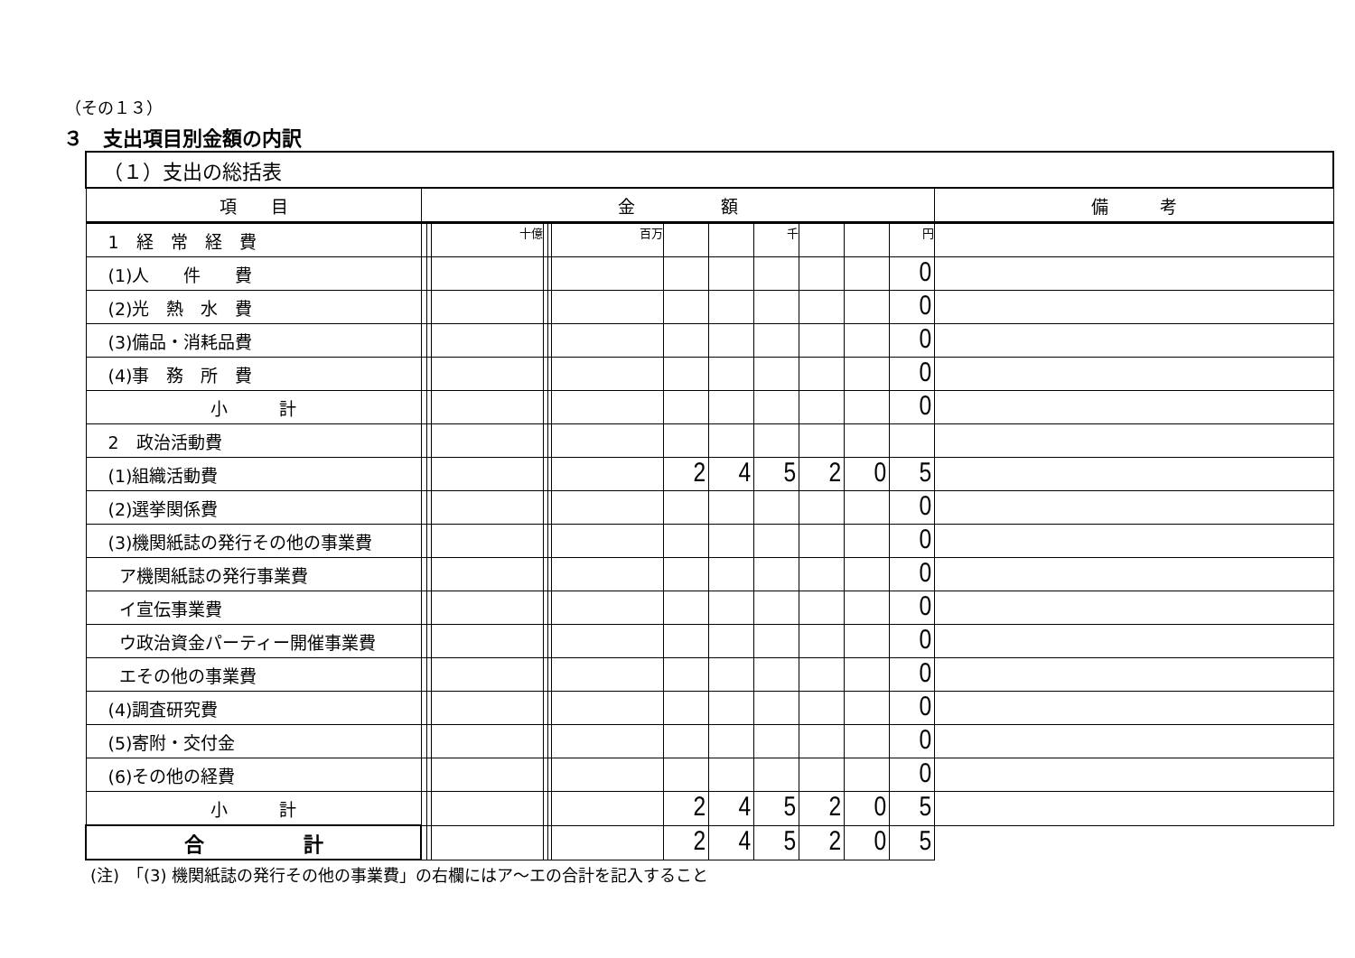（その１３）
３　支出項目別金額の内訳
| （１）支出の総括表 | | | | | | | | | | | | | |
| 項 目 | 金 額 | | | | | | | | | | | | 備 考 |
| 1 経 常 経 費 | | | 十億 | | | 百万 | | | 千 | | | 円 | |
| (1)人 件 費 | | | | | | | | | | | | 0 | |
| (2)光 熱 水 費 | | | | | | | | | | | | 0 | |
| (3)備品・消耗品費 | | | | | | | | | | | | 0 | |
| (4)事 務 所 費 | | | | | | | | | | | | 0 | |
| 小 計 | | | | | | | | | | | | 0 | |
| 2 政治活動費 | | | | | | | | | | | | | |
| (1)組織活動費 | | | | | | | 2 | 4 | 5 | 2 | 0 | 5 | |
| (2)選挙関係費 | | | | | | | | | | | | 0 | |
| (3)機関紙誌の発行その他の事業費 | | | | | | | | | | | | 0 | |
| ア機関紙誌の発行事業費 | | | | | | | | | | | | 0 | |
| イ宣伝事業費 | | | | | | | | | | | | 0 | |
| ウ政治資金パーティー開催事業費 | | | | | | | | | | | | 0 | |
| エその他の事業費 | | | | | | | | | | | | 0 | |
| (4)調査研究費 | | | | | | | | | | | | 0 | |
| (5)寄附・交付金 | | | | | | | | | | | | 0 | |
| (6)その他の経費 | | | | | | | | | | | | 0 | |
| 小 計 | | | | | | | 2 | 4 | 5 | 2 | 0 | 5 | |
| 合 計 | | | | | | | 2 | 4 | 5 | 2 | 0 | 5 | |
(注)　「(3) 機関紙誌の発行その他の事業費」の右欄にはア～エの合計を記入すること